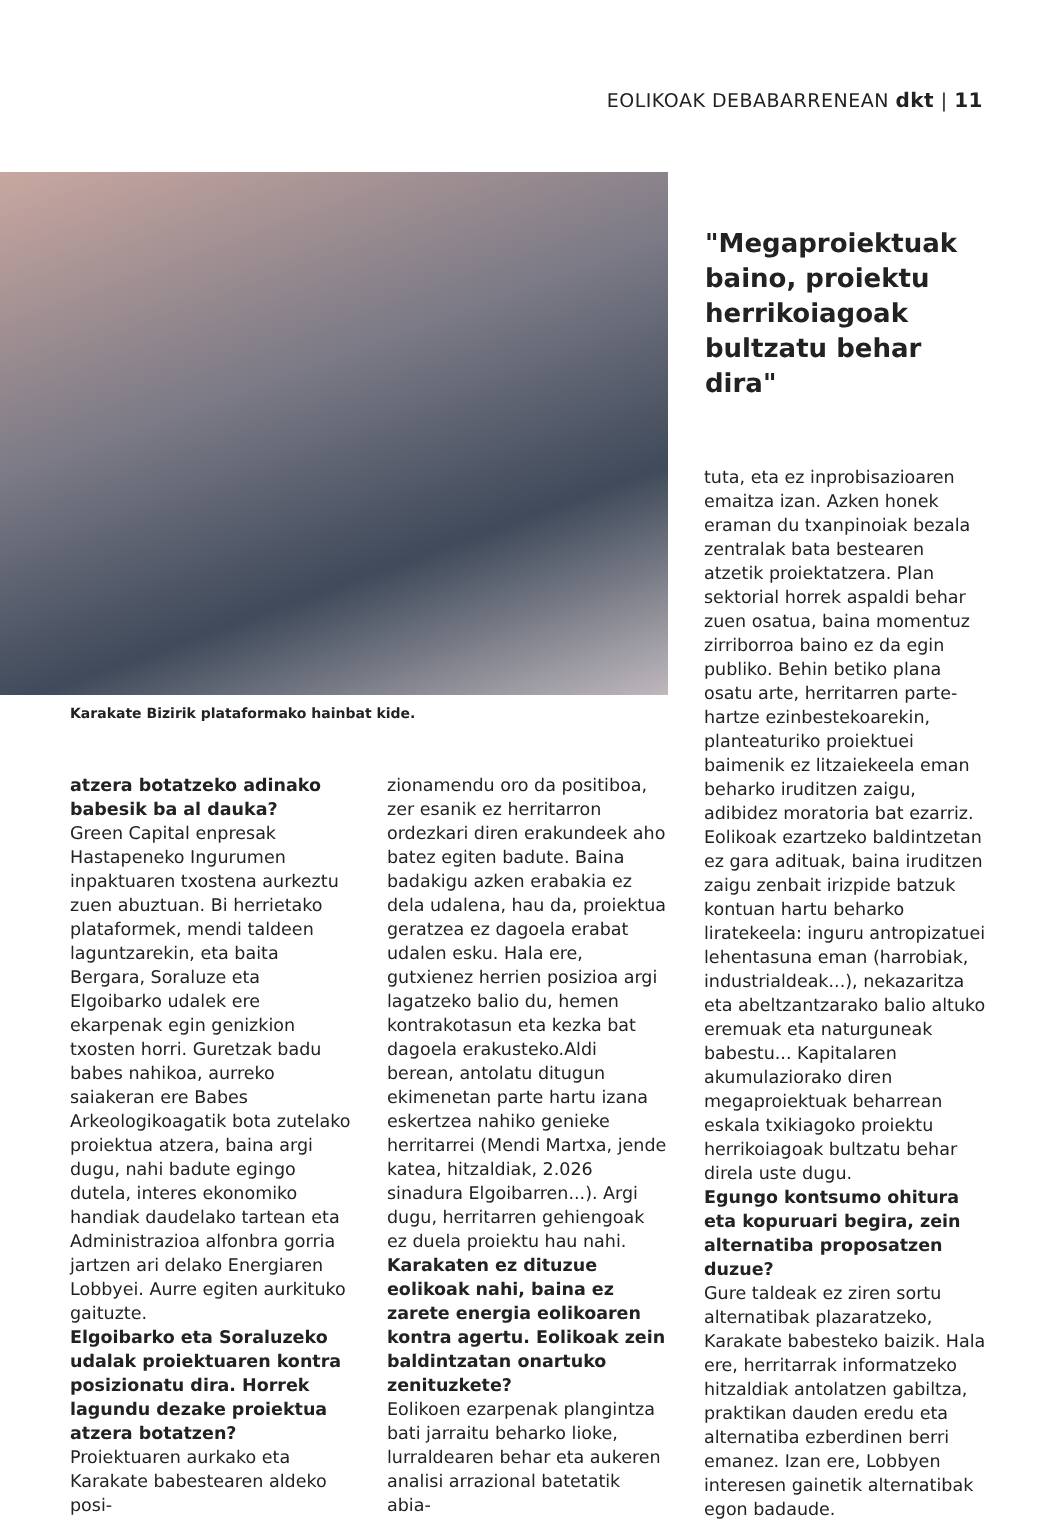EOLIKOAK DEBABARRENEAN dkt | 11
Karakate Bizirik plataformako hainbat kide.
"Megaproiektuak baino, proiektu herrikoiagoak bultzatu behar dira"
atzera botatzeko adinako babesik ba al dauka?
Green Capital enpresak Hastapeneko Ingurumen inpaktuaren txostena aurkeztu zuen abuztuan. Bi herrietako plataformek, mendi taldeen laguntzarekin, eta baita Bergara, Soraluze eta Elgoibarko udalek ere ekarpenak egin genizkion txosten horri. Guretzak badu babes nahikoa, aurreko saiakeran ere Babes Arkeologikoagatik bota zutelako proiektua atzera, baina argi dugu, nahi badute egingo dutela, interes ekonomiko handiak daudelako tartean eta Administrazioa alfonbra gorria jartzen ari delako Energiaren Lobbyei. Aurre egiten aurkituko gaituzte.
Elgoibarko eta Soraluzeko udalak proiektuaren kontra posizionatu dira. Horrek lagundu dezake proiektua atzera botatzen?
Proiektuaren aurkako eta Karakate babestearen aldeko posi-
zionamendu oro da positiboa, zer esanik ez herritarron ordezkari diren erakundeek aho batez egiten badute. Baina badakigu azken erabakia ez dela udalena, hau da, proiektua geratzea ez dagoela erabat udalen esku. Hala ere, gutxienez herrien posizioa argi lagatzeko balio du, hemen kontrakotasun eta kezka bat dagoela erakusteko.Aldi berean, antolatu ditugun ekimenetan parte hartu izana eskertzea nahiko genieke herritarrei (Mendi Martxa, jende katea, hitzaldiak, 2.026 sinadura Elgoibarren...). Argi dugu, herritarren gehiengoak ez duela proiektu hau nahi.
Karakaten ez dituzue eolikoak nahi, baina ez zarete energia eolikoaren kontra agertu. Eolikoak zein baldintzatan onartuko zenituzkete?
Eolikoen ezarpenak plangintza bati jarraitu beharko lioke, lurraldearen behar eta aukeren analisi arrazional batetatik abia-
tuta, eta ez inprobisazioaren emaitza izan. Azken honek eraman du txanpinoiak bezala zentralak bata bestearen atzetik proiektatzera. Plan sektorial horrek aspaldi behar zuen osatua, baina momentuz zirriborroa baino ez da egin publiko. Behin betiko plana osatu arte, herritarren parte-hartze ezinbestekoarekin, planteaturiko proiektuei baimenik ez litzaiekeela eman beharko iruditzen zaigu, adibidez moratoria bat ezarriz. Eolikoak ezartzeko baldintzetan ez gara adituak, baina iruditzen zaigu zenbait irizpide batzuk kontuan hartu beharko liratekeela: inguru antropizatuei lehentasuna eman (harrobiak, industrialdeak...), nekazaritza eta abeltzantzarako balio altuko eremuak eta naturguneak babestu... Kapitalaren akumulaziorako diren megaproiektuak beharrean eskala txikiagoko proiektu herrikoiagoak bultzatu behar direla uste dugu.
Egungo kontsumo ohitura eta kopuruari begira, zein alternatiba proposatzen duzue?
Gure taldeak ez ziren sortu alternatibak plazaratzeko, Karakate babesteko baizik. Hala ere, herritarrak informatzeko hitzaldiak antolatzen gabiltza, praktikan dauden eredu eta alternatiba ezberdinen berri emanez. Izan ere, Lobbyen interesen gainetik alternatibak egon badaude.